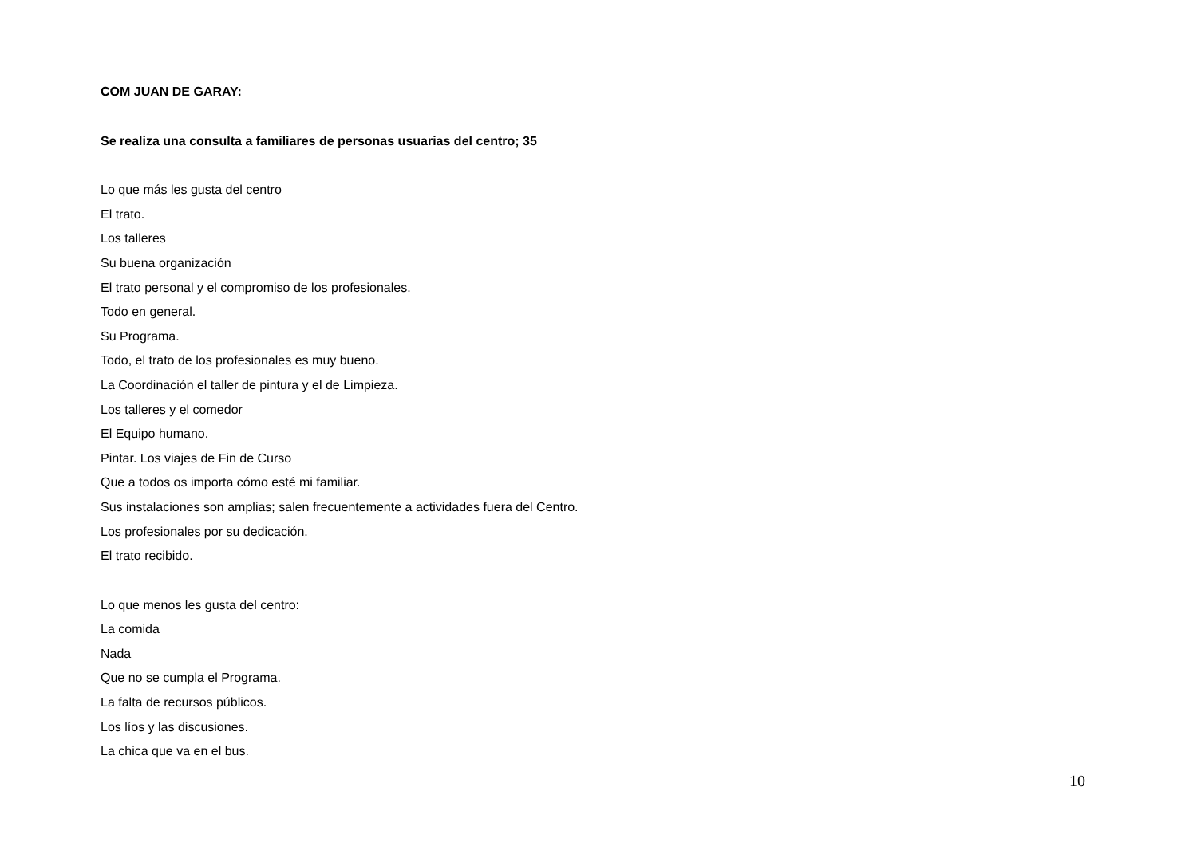COM JUAN DE GARAY:
Se realiza una consulta a familiares de personas usuarias del centro; 35
Lo que más les gusta del centro
El trato.
Los talleres
Su buena organización
El trato personal y el compromiso de los profesionales.
Todo en general.
Su Programa.
Todo, el trato de los profesionales es muy bueno.
La Coordinación el taller de pintura y el de Limpieza.
Los talleres y el comedor
El Equipo humano.
Pintar. Los viajes de Fin de Curso
Que a todos os importa cómo esté mi familiar.
Sus instalaciones son amplias; salen frecuentemente a actividades fuera del Centro.
Los profesionales por su dedicación.
El trato recibido.
Lo que menos les gusta del centro:
La comida
Nada
Que no se cumpla el Programa.
La falta de recursos públicos.
Los líos y las discusiones.
La chica que va en el bus.
10